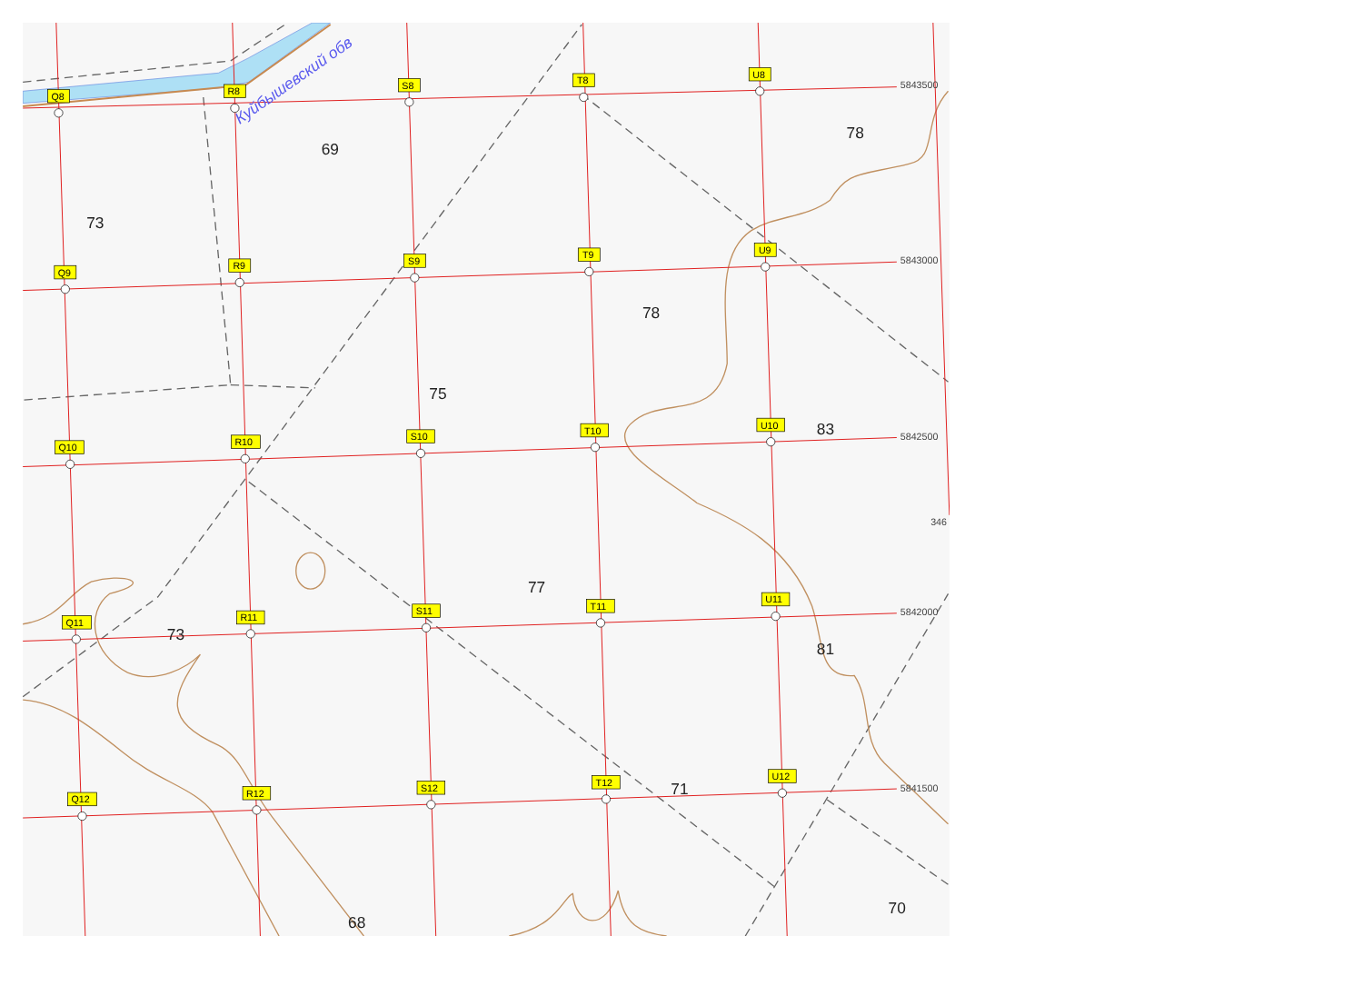Q8
R8
S8
T8
U8
Q9
R9
S9
T9
U9
Q10
R10
S10
T10
U10
Q11
R11
S11
T11
U11
Q12
R12
S12
T12
U12
5843500
5843000
5842500
5842000
5841500
346
69
73
78
78
75
83
77
73
81
71
70
68
Куйбышевский обв